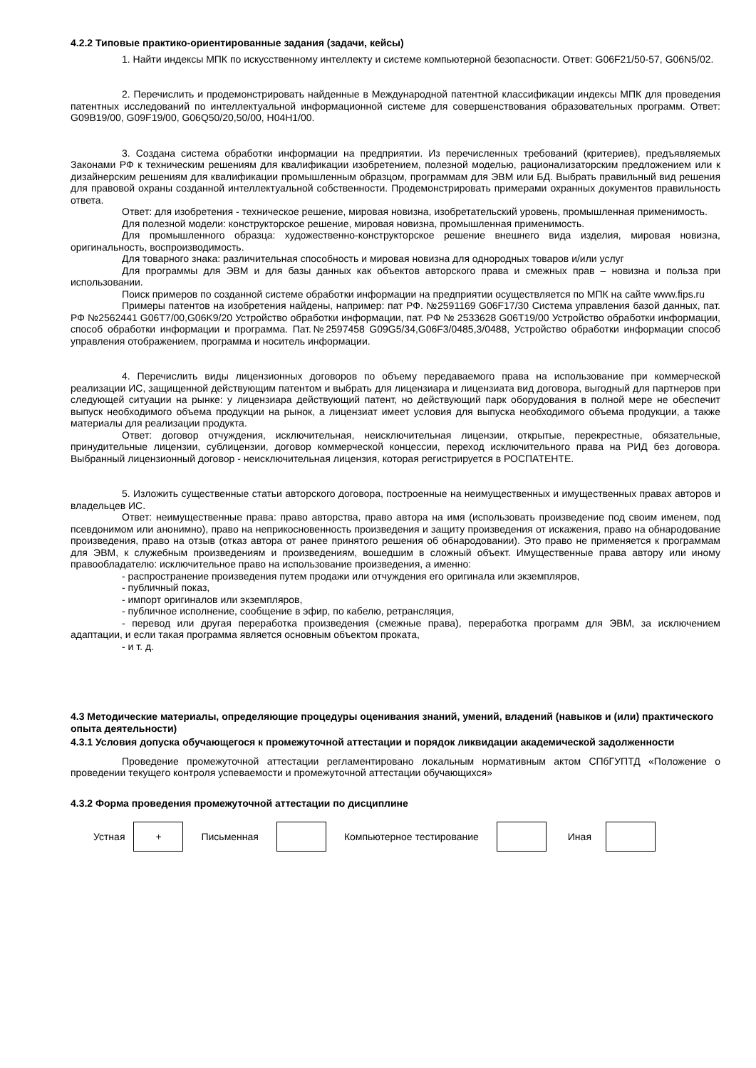4.2.2 Типовые практико-ориентированные задания (задачи, кейсы)
1. Найти индексы МПК по искусственному интеллекту и системе компьютерной безопасности. Ответ: G06F21/50-57, G06N5/02.
2. Перечислить и продемонстрировать найденные в Международной патентной классификации индексы МПК для проведения патентных исследований по интеллектуальной информационной системе для совершенствования образовательных программ. Ответ: G09B19/00, G09F19/00, G06Q50/20,50/00, H04H1/00.
3. Создана система обработки информации на предприятии. Из перечисленных требований (критериев), предъявляемых Законами РФ к техническим решениям для квалификации изобретением, полезной моделью, рационализаторским предложением или к дизайнерским решениям для квалификации промышленным образцом, программам для ЭВМ или БД. Выбрать правильный вид решения для правовой охраны созданной интеллектуальной собственности. Продемонстрировать примерами охранных документов правильность ответа.
Ответ: для изобретения - техническое решение, мировая новизна, изобретательский уровень, промышленная применимость.
Для полезной модели: конструкторское решение, мировая новизна, промышленная применимость.
Для промышленного образца: художественно-конструкторское решение внешнего вида изделия, мировая новизна, оригинальность, воспроизводимость.
Для товарного знака: различительная способность и мировая новизна для однородных товаров и/или услуг
Для программы для ЭВМ и для базы данных как объектов авторского права и смежных прав – новизна и польза при использовании.
Поиск примеров по созданной системе обработки информации на предприятии осуществляется по МПК на сайте www.fips.ru
Примеры патентов на изобретения найдены, например: пат РФ. №2591169 G06F17/30 Система управления базой данных, пат. РФ №2562441 G06T7/00,G06K9/20 Устройство обработки информации, пат. РФ № 2533628 G06T19/00 Устройство обработки информации, способ обработки информации и программа. Пат.№2597458 G09G5/34,G06F3/0485,3/0488, Устройство обработки информации способ управления отображением, программа и носитель информации.
4. Перечислить виды лицензионных договоров по объему передаваемого права на использование при коммерческой реализации ИС, защищенной действующим патентом и выбрать для лицензиара и лицензиата вид договора, выгодный для партнеров при следующей ситуации на рынке: у лицензиара действующий патент, но действующий парк оборудования в полной мере не обеспечит выпуск необходимого объема продукции на рынок, а лицензиат имеет условия для выпуска необходимого объема продукции, а также материалы для реализации продукта.
Ответ: договор отчуждения, исключительная, неисключительная лицензии, открытые, перекрестные, обязательные, принудительные лицензии, сублицензии, договор коммерческой концессии, переход исключительного права на РИД без договора. Выбранный лицензионный договор - неисключительная лицензия, которая регистрируется в РОСПАТЕНТЕ.
5. Изложить существенные статьи авторского договора, построенные на неимущественных и имущественных правах авторов и владельцев ИС.
Ответ: неимущественные права: право авторства, право автора на имя (использовать произведение под своим именем, под псевдонимом или анонимно), право на неприкосновенность произведения и защиту произведения от искажения, право на обнародование произведения, право на отзыв (отказ автора от ранее принятого решения об обнародовании). Это право не применяется к программам для ЭВМ, к служебным произведениям и произведениям, вошедшим в сложный объект. Имущественные права автору или иному правообладателю: исключительное право на использование произведения, а именно:
- распространение произведения путем продажи или отчуждения его оригинала или экземпляров,
- публичный показ,
- импорт оригиналов или экземпляров,
- публичное исполнение, сообщение в эфир, по кабелю, ретрансляция,
- перевод или другая переработка произведения (смежные права), переработка программ для ЭВМ, за исключением адаптации, и если такая программа является основным объектом проката,
- и т. д.
4.3 Методические материалы, определяющие процедуры оценивания знаний, умений, владений (навыков и (или) практического опыта деятельности)
4.3.1 Условия допуска обучающегося к промежуточной аттестации и порядок ликвидации академической задолженности
Проведение промежуточной аттестации регламентировано локальным нормативным актом СПбГУПТД «Положение о проведении текущего контроля успеваемости и промежуточной аттестации обучающихся»
4.3.2 Форма проведения промежуточной аттестации по дисциплине
| Устная | + | Письменная | | Компьютерное тестирование | | Иная | |